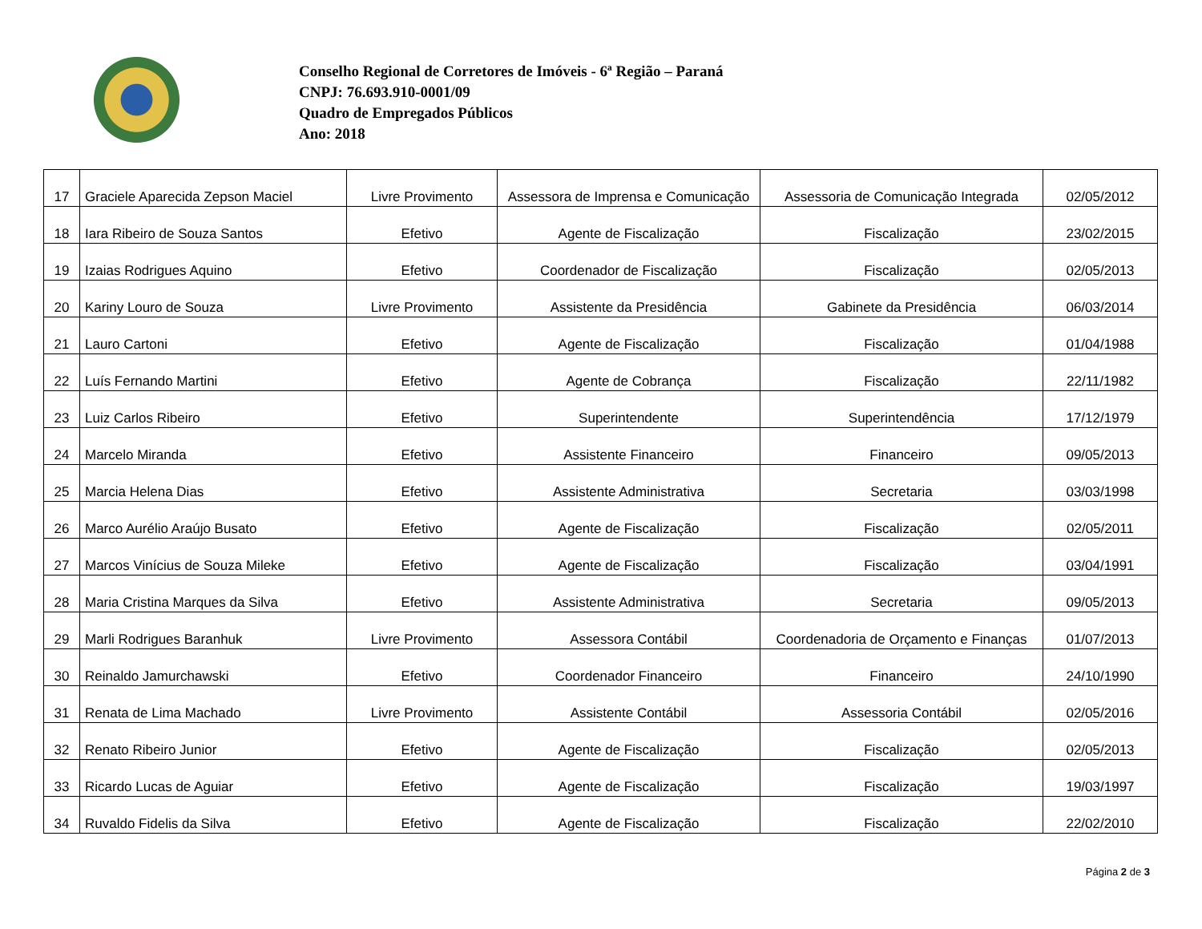Conselho Regional de Corretores de Imóveis - 6ª Região – Paraná
CNPJ: 76.693.910-0001/09
Quadro de Empregados Públicos
Ano: 2018
| 17 | Graciele Aparecida Zepson Maciel | Livre Provimento | Assessora de Imprensa e Comunicação | Assessoria de Comunicação Integrada | 02/05/2012 |
| 18 | Iara Ribeiro de Souza Santos | Efetivo | Agente de Fiscalização | Fiscalização | 23/02/2015 |
| 19 | Izaias Rodrigues Aquino | Efetivo | Coordenador de Fiscalização | Fiscalização | 02/05/2013 |
| 20 | Kariny Louro de Souza | Livre Provimento | Assistente da Presidência | Gabinete da Presidência | 06/03/2014 |
| 21 | Lauro Cartoni | Efetivo | Agente de Fiscalização | Fiscalização | 01/04/1988 |
| 22 | Luís Fernando Martini | Efetivo | Agente de Cobrança | Fiscalização | 22/11/1982 |
| 23 | Luiz Carlos Ribeiro | Efetivo | Superintendente | Superintendência | 17/12/1979 |
| 24 | Marcelo Miranda | Efetivo | Assistente Financeiro | Financeiro | 09/05/2013 |
| 25 | Marcia Helena Dias | Efetivo | Assistente Administrativa | Secretaria | 03/03/1998 |
| 26 | Marco Aurélio Araújo Busato | Efetivo | Agente de Fiscalização | Fiscalização | 02/05/2011 |
| 27 | Marcos Vinícius de Souza Mileke | Efetivo | Agente de Fiscalização | Fiscalização | 03/04/1991 |
| 28 | Maria Cristina Marques da Silva | Efetivo | Assistente Administrativa | Secretaria | 09/05/2013 |
| 29 | Marli Rodrigues Baranhuk | Livre Provimento | Assessora Contábil | Coordenadoria de Orçamento e Finanças | 01/07/2013 |
| 30 | Reinaldo Jamurchawski | Efetivo | Coordenador Financeiro | Financeiro | 24/10/1990 |
| 31 | Renata de Lima Machado | Livre Provimento | Assistente Contábil | Assessoria Contábil | 02/05/2016 |
| 32 | Renato Ribeiro Junior | Efetivo | Agente de Fiscalização | Fiscalização | 02/05/2013 |
| 33 | Ricardo Lucas de Aguiar | Efetivo | Agente de Fiscalização | Fiscalização | 19/03/1997 |
| 34 | Ruvaldo Fidelis da Silva | Efetivo | Agente de Fiscalização | Fiscalização | 22/02/2010 |
Página 2 de 3